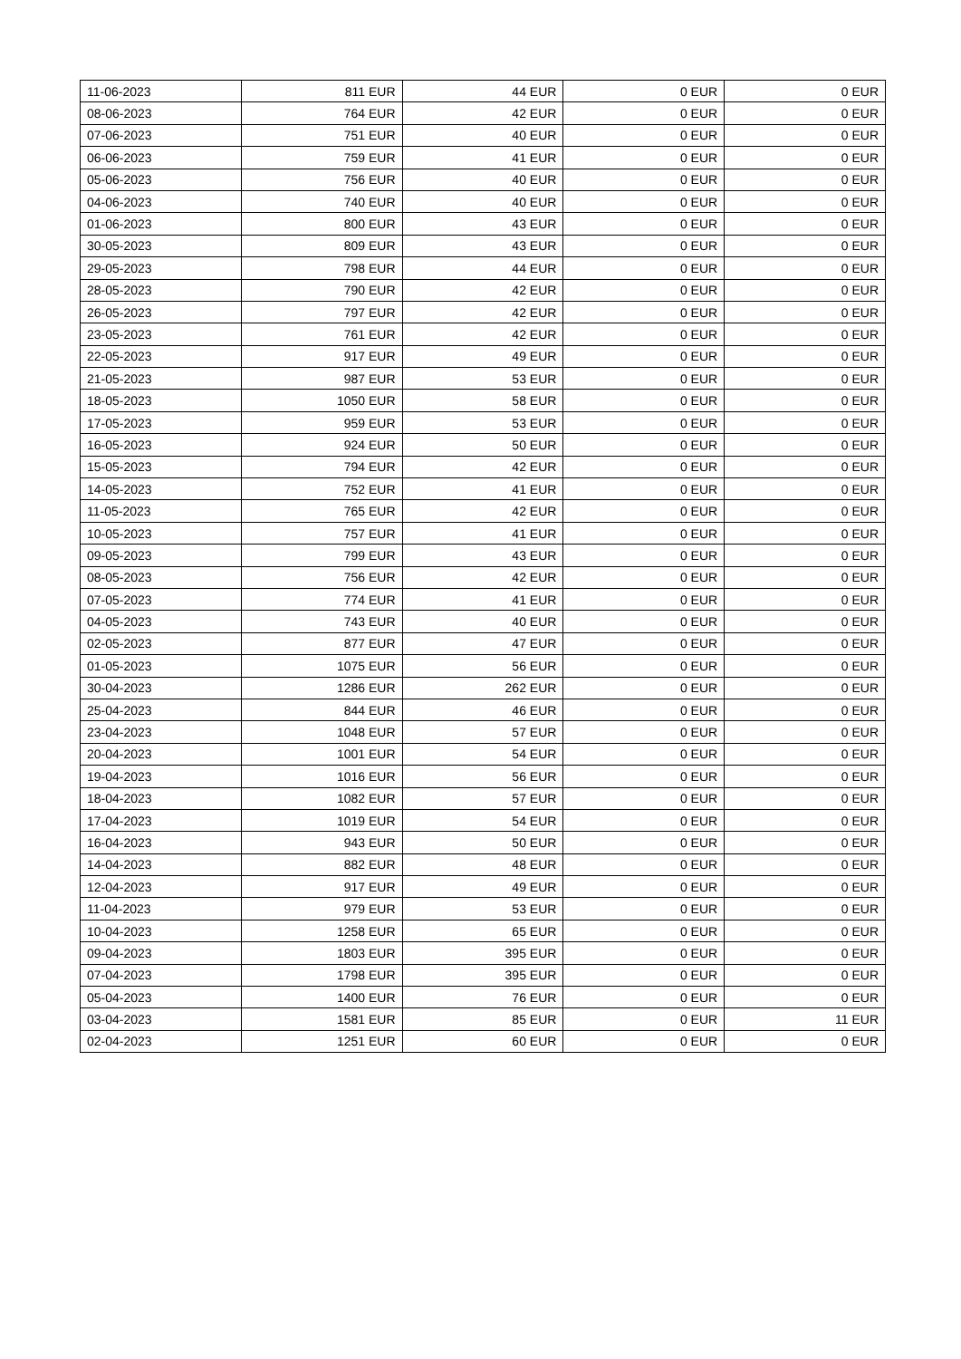| 11-06-2023 | 811 EUR | 44 EUR | 0 EUR | 0 EUR |
| 08-06-2023 | 764 EUR | 42 EUR | 0 EUR | 0 EUR |
| 07-06-2023 | 751 EUR | 40 EUR | 0 EUR | 0 EUR |
| 06-06-2023 | 759 EUR | 41 EUR | 0 EUR | 0 EUR |
| 05-06-2023 | 756 EUR | 40 EUR | 0 EUR | 0 EUR |
| 04-06-2023 | 740 EUR | 40 EUR | 0 EUR | 0 EUR |
| 01-06-2023 | 800 EUR | 43 EUR | 0 EUR | 0 EUR |
| 30-05-2023 | 809 EUR | 43 EUR | 0 EUR | 0 EUR |
| 29-05-2023 | 798 EUR | 44 EUR | 0 EUR | 0 EUR |
| 28-05-2023 | 790 EUR | 42 EUR | 0 EUR | 0 EUR |
| 26-05-2023 | 797 EUR | 42 EUR | 0 EUR | 0 EUR |
| 23-05-2023 | 761 EUR | 42 EUR | 0 EUR | 0 EUR |
| 22-05-2023 | 917 EUR | 49 EUR | 0 EUR | 0 EUR |
| 21-05-2023 | 987 EUR | 53 EUR | 0 EUR | 0 EUR |
| 18-05-2023 | 1050 EUR | 58 EUR | 0 EUR | 0 EUR |
| 17-05-2023 | 959 EUR | 53 EUR | 0 EUR | 0 EUR |
| 16-05-2023 | 924 EUR | 50 EUR | 0 EUR | 0 EUR |
| 15-05-2023 | 794 EUR | 42 EUR | 0 EUR | 0 EUR |
| 14-05-2023 | 752 EUR | 41 EUR | 0 EUR | 0 EUR |
| 11-05-2023 | 765 EUR | 42 EUR | 0 EUR | 0 EUR |
| 10-05-2023 | 757 EUR | 41 EUR | 0 EUR | 0 EUR |
| 09-05-2023 | 799 EUR | 43 EUR | 0 EUR | 0 EUR |
| 08-05-2023 | 756 EUR | 42 EUR | 0 EUR | 0 EUR |
| 07-05-2023 | 774 EUR | 41 EUR | 0 EUR | 0 EUR |
| 04-05-2023 | 743 EUR | 40 EUR | 0 EUR | 0 EUR |
| 02-05-2023 | 877 EUR | 47 EUR | 0 EUR | 0 EUR |
| 01-05-2023 | 1075 EUR | 56 EUR | 0 EUR | 0 EUR |
| 30-04-2023 | 1286 EUR | 262 EUR | 0 EUR | 0 EUR |
| 25-04-2023 | 844 EUR | 46 EUR | 0 EUR | 0 EUR |
| 23-04-2023 | 1048 EUR | 57 EUR | 0 EUR | 0 EUR |
| 20-04-2023 | 1001 EUR | 54 EUR | 0 EUR | 0 EUR |
| 19-04-2023 | 1016 EUR | 56 EUR | 0 EUR | 0 EUR |
| 18-04-2023 | 1082 EUR | 57 EUR | 0 EUR | 0 EUR |
| 17-04-2023 | 1019 EUR | 54 EUR | 0 EUR | 0 EUR |
| 16-04-2023 | 943 EUR | 50 EUR | 0 EUR | 0 EUR |
| 14-04-2023 | 882 EUR | 48 EUR | 0 EUR | 0 EUR |
| 12-04-2023 | 917 EUR | 49 EUR | 0 EUR | 0 EUR |
| 11-04-2023 | 979 EUR | 53 EUR | 0 EUR | 0 EUR |
| 10-04-2023 | 1258 EUR | 65 EUR | 0 EUR | 0 EUR |
| 09-04-2023 | 1803 EUR | 395 EUR | 0 EUR | 0 EUR |
| 07-04-2023 | 1798 EUR | 395 EUR | 0 EUR | 0 EUR |
| 05-04-2023 | 1400 EUR | 76 EUR | 0 EUR | 0 EUR |
| 03-04-2023 | 1581 EUR | 85 EUR | 0 EUR | 11 EUR |
| 02-04-2023 | 1251 EUR | 60 EUR | 0 EUR | 0 EUR |